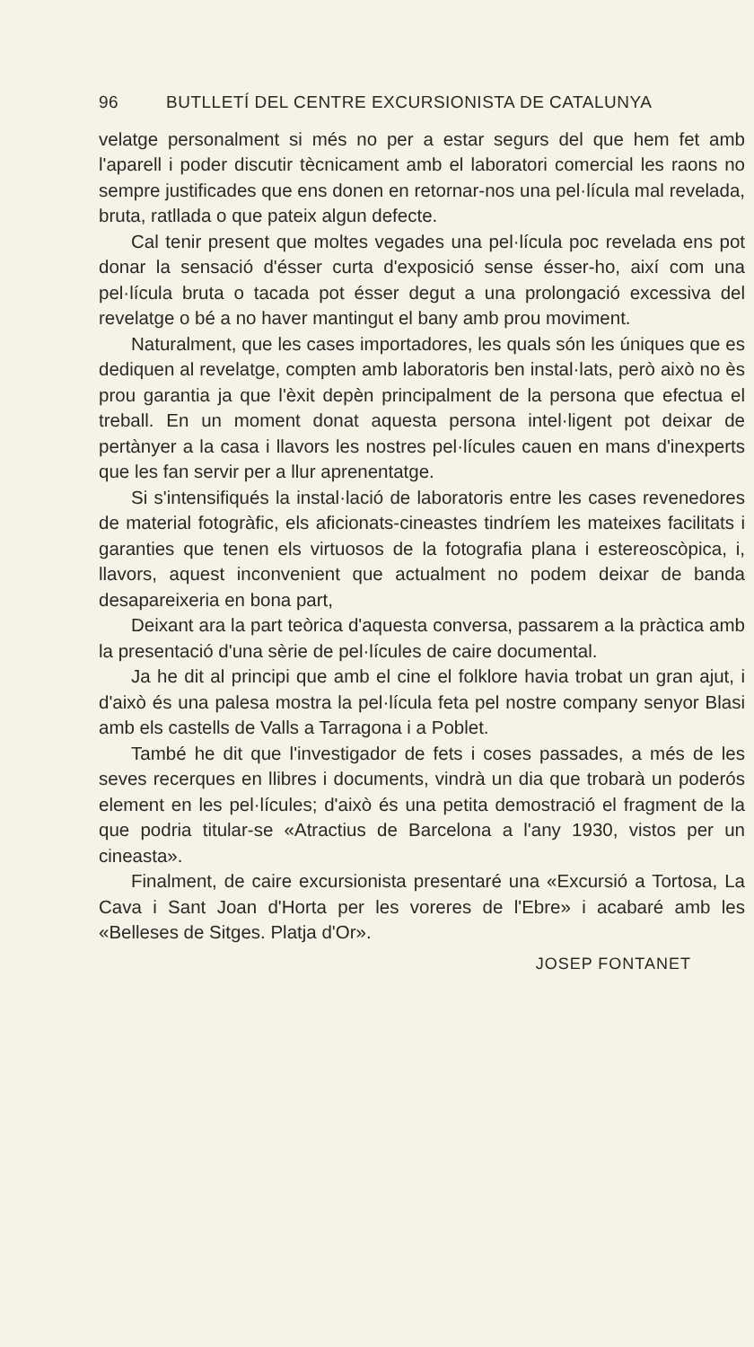96 BUTLLETÍ DEL CENTRE EXCURSIONISTA DE CATALUNYA
velatge personalment si més no per a estar segurs del que hem fet amb l'aparell i poder discutir tècnicament amb el laboratori comercial les raons no sempre justificades que ens donen en retornar-nos una pel·lícula mal revelada, bruta, ratllada o que pateix algun defecte.
Cal tenir present que moltes vegades una pel·lícula poc revelada ens pot donar la sensació d'ésser curta d'exposició sense ésser-ho, així com una pel·lícula bruta o tacada pot ésser degut a una prolongació excessiva del revelatge o bé a no haver mantingut el bany amb prou moviment.
Naturalment, que les cases importadores, les quals són les úniques que es dediquen al revelatge, compten amb laboratoris ben instal·lats, però això no ès prou garantia ja que l'èxit depèn principalment de la persona que efectua el treball. En un moment donat aquesta persona intel·ligent pot deixar de pertànyer a la casa i llavors les nostres pel·lícules cauen en mans d'inexperts que les fan servir per a llur aprenentatge.
Si s'intensifiqués la instal·lació de laboratoris entre les cases revenedores de material fotogràfic, els aficionats-cineastes tindríem les mateixes facilitats i garanties que tenen els virtuosos de la fotografia plana i estereoscòpica, i, llavors, aquest inconvenient que actualment no podem deixar de banda desapareixeria en bona part,
Deixant ara la part teòrica d'aquesta conversa, passarem a la pràctica amb la presentació d'una sèrie de pel·lícules de caire documental.
Ja he dit al principi que amb el cine el folklore havia trobat un gran ajut, i d'això és una palesa mostra la pel·lícula feta pel nostre company senyor Blasi amb els castells de Valls a Tarragona i a Poblet.
També he dit que l'investigador de fets i coses passades, a més de les seves recerques en llibres i documents, vindrà un dia que trobarà un poderós element en les pel·lícules; d'això és una petita demostració el fragment de la que podria titular-se «Atractius de Barcelona a l'any 1930, vistos per un cineasta».
Finalment, de caire excursionista presentaré una «Excursió a Tortosa, La Cava i Sant Joan d'Horta per les voreres de l'Ebre» i acabaré amb les «Belleses de Sitges. Platja d'Or».
JOSEP FONTANET